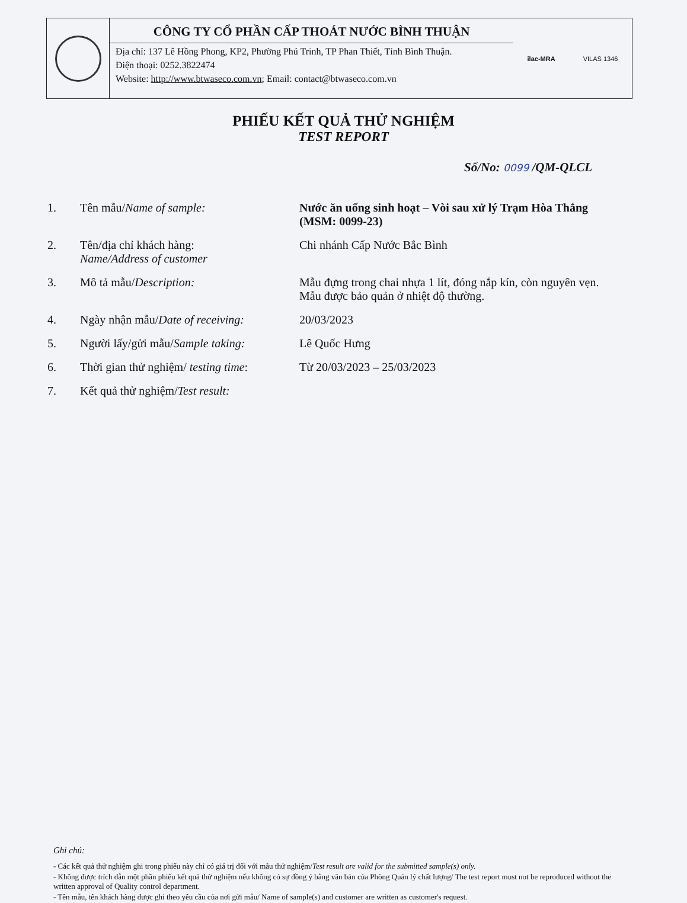CÔNG TY CỔ PHẦN CẤP THOÁT NƯỚC BÌNH THUẬN
Địa chỉ: 137 Lê Hồng Phong, KP2, Phường Phú Trinh, TP Phan Thiết, Tỉnh Bình Thuận.
Điện thoại: 0252.3822474
Website: http://www.btwaseco.com.vn; Email: contact@btwaseco.com.vn
ilac-MRA VILAS 1346
PHIẾU KẾT QUẢ THỬ NGHIỆM
TEST REPORT
Số/No: 0099 /QM-QLCL
| 1. | Tên mẫu/ Name of sample: | Nước ăn uống sinh hoạt – Vòi sau xử lý Trạm Hòa Thắng (MSM: 0099-23) |
| 2. | Tên/địa chỉ khách hàng: Name/Address of customer | Chi nhánh Cấp Nước Bắc Bình |
| 3. | Mô tả mẫu/ Description: | Mẫu đựng trong chai nhựa 1 lít, đóng nắp kín, còn nguyên vẹn. Mẫu được bảo quản ở nhiệt độ thường. |
| 4. | Ngày nhận mẫu/ Date of receiving: | 20/03/2023 |
| 5. | Người lấy/gửi mẫu/ Sample taking: | Lê Quốc Hưng |
| 6. | Thời gian thử nghiệm/ testing time : | Từ 20/03/2023 – 25/03/2023 |
| 7. | Kết quả thử nghiệm/ Test result: | |
Ghi chú:
- Các kết quả thử nghiệm ghi trong phiếu này chỉ có giá trị đối với mẫu thử nghiệm/Test result are valid for the submitted sample(s) only.
- Không được trích dẫn một phần phiếu kết quả thử nghiệm nếu không có sự đồng ý bằng văn bản của Phòng Quản lý chất lượng/ The test report must not be reproduced without the written approval of Quality control department.
- Tên mẫu, tên khách hàng được ghi theo yêu cầu của nơi gửi mẫu/ Name of sample(s) and customer are written as customer's request.